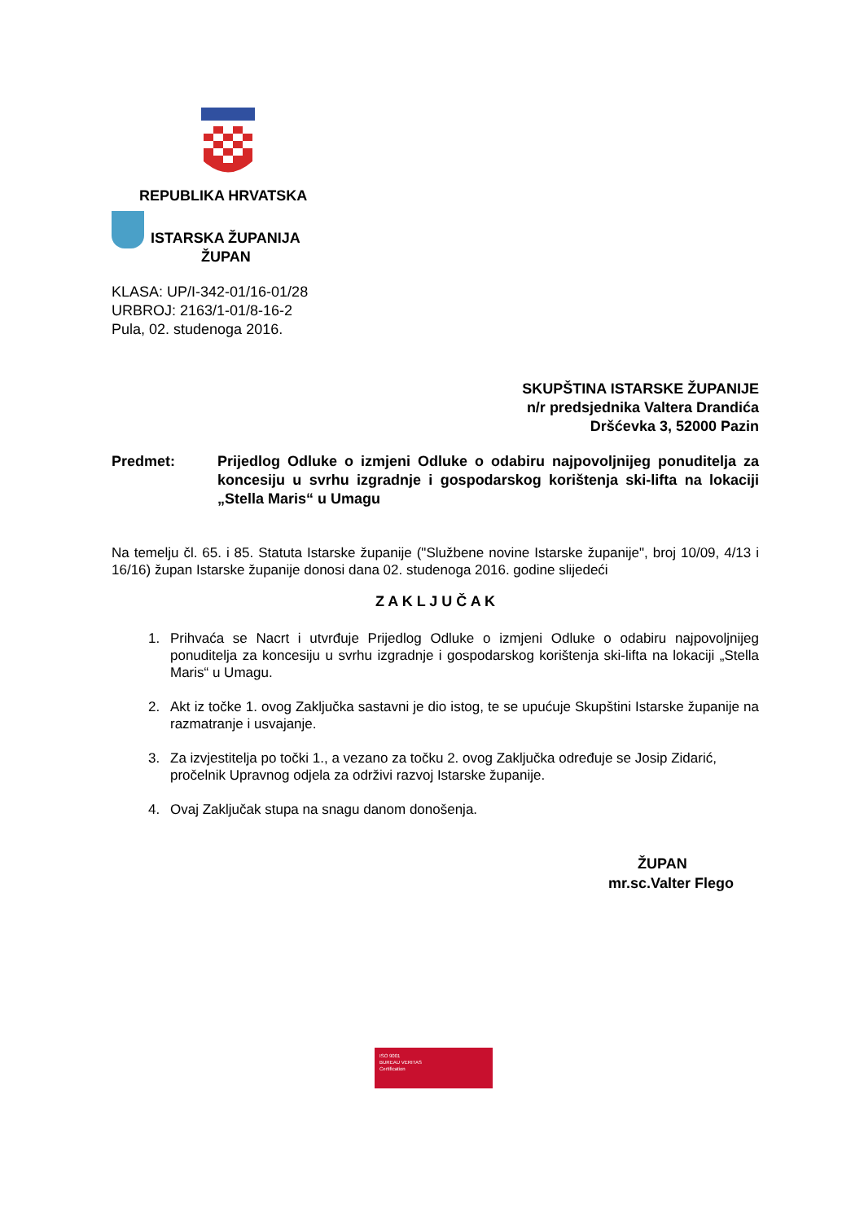REPUBLIKA HRVATSKA
ISTARSKA ŽUPANIJA
ŽUPAN
KLASA: UP/I-342-01/16-01/28
URBROJ: 2163/1-01/8-16-2
Pula, 02. studenoga 2016.
SKUPŠTINA ISTARSKE ŽUPANIJE
n/r predsjednika Valtera Drandića
Dršćevka 3, 52000 Pazin
Predmet: Prijedlog Odluke o izmjeni Odluke o odabiru najpovoljnijeg ponuditelja za koncesiju u svrhu izgradnje i gospodarskog korištenja ski-lifta na lokaciji „Stella Maris“ u Umagu
Na temelju čl. 65. i 85. Statuta Istarske županije ("Službene novine Istarske županije", broj 10/09, 4/13 i 16/16) župan Istarske županije donosi dana 02. studenoga 2016. godine slijedeći
Z A K L J U Č A K
1. Prihvaća se Nacrt i utvrđuje Prijedlog Odluke o izmjeni Odluke o odabiru najpovoljnijeg ponuditelja za koncesiju u svrhu izgradnje i gospodarskog korištenja ski-lifta na lokaciji „Stella Maris“ u Umagu.
2. Akt iz točke 1. ovog Zaključka sastavni je dio istog, te se upućuje Skupštini Istarske županije na razmatranje i usvajanje.
3. Za izvjestitelja po točki 1., a vezano za točku 2. ovog Zaključka određuje se Josip Zidarić, pročelnik Upravnog odjela za održivi razvoj Istarske županije.
4. Ovaj Zaključak stupa na snagu danom donošenja.
ŽUPAN
mr.sc.Valter Flego
ISO 9001
BUREAU VERITAS
Certification